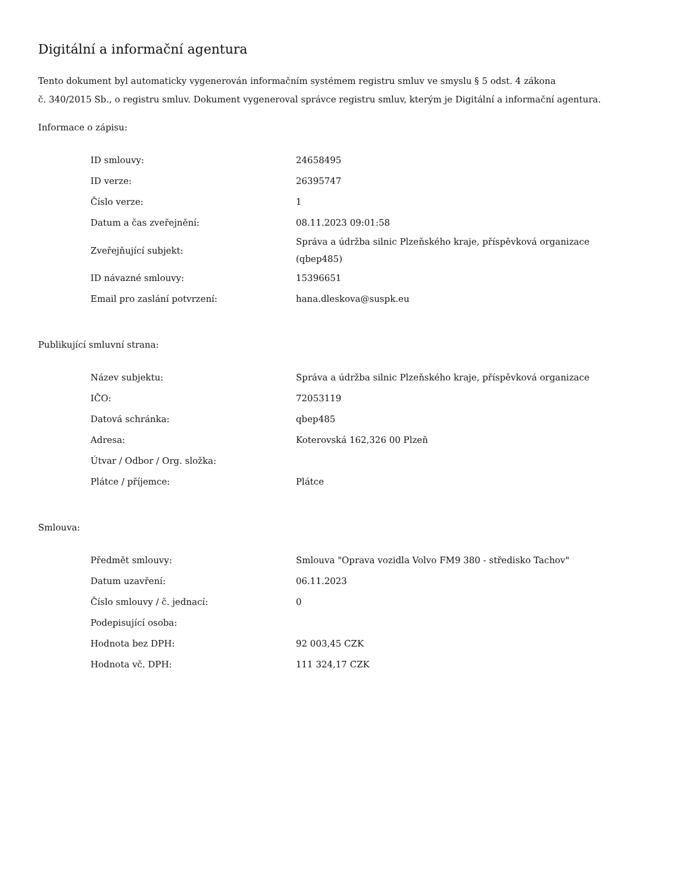Digitální a informační agentura
Tento dokument byl automaticky vygenerován informačním systémem registru smluv ve smyslu § 5 odst. 4 zákona
č. 340/2015 Sb., o registru smluv. Dokument vygeneroval správce registru smluv, kterým je Digitální a informační agentura.
Informace o zápisu:
| ID smlouvy: | 24658495 |
| ID verze: | 26395747 |
| Číslo verze: | 1 |
| Datum a čas zveřejnění: | 08.11.2023 09:01:58 |
| Zveřejňující subjekt: | Správa a údržba silnic Plzeňského kraje, příspěvková organizace (qbep485) |
| ID návazné smlouvy: | 15396651 |
| Email pro zaslání potvrzení: | hana.dleskova@suspk.eu |
Publikující smluvní strana:
| Název subjektu: | Správa a údržba silnic Plzeňského kraje, příspěvková organizace |
| IČO: | 72053119 |
| Datová schránka: | qbep485 |
| Adresa: | Koterovská 162,326 00 Plzeň |
| Útvar / Odbor / Org. složka: | |
| Plátce / příjemce: | Plátce |
Smlouva:
| Předmět smlouvy: | Smlouva "Oprava vozidla Volvo FM9 380 - středisko Tachov" |
| Datum uzavření: | 06.11.2023 |
| Číslo smlouvy / č. jednací: | 0 |
| Podepisující osoba: | |
| Hodnota bez DPH: | 92 003,45 CZK |
| Hodnota vč. DPH: | 111 324,17 CZK |